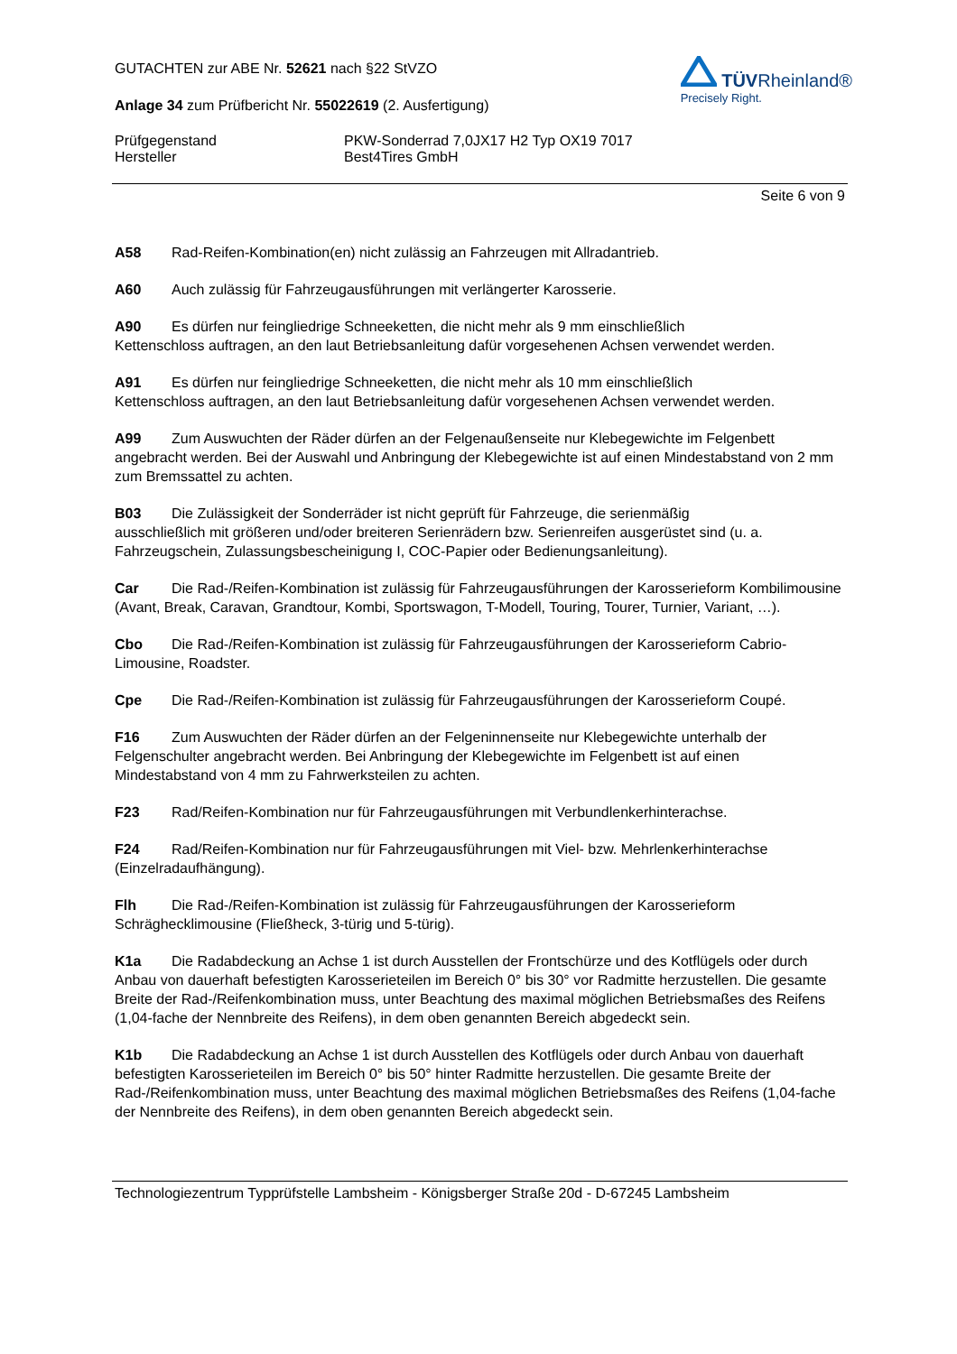GUTACHTEN zur ABE Nr. 52621 nach §22 StVZO
Anlage 34 zum Prüfbericht Nr. 55022619 (2. Ausfertigung)
TÜVRheinland®
Precisely Right.
Prüfgegenstand PKW-Sonderrad 7,0JX17 H2 Typ OX19 7017
Hersteller Best4Tires GmbH
Seite 6 von 9
A58 Rad-Reifen-Kombination(en) nicht zulässig an Fahrzeugen mit Allradantrieb.
A60 Auch zulässig für Fahrzeugausführungen mit verlängerter Karosserie.
A90 Es dürfen nur feingliedrige Schneeketten, die nicht mehr als 9 mm einschließlich
Kettenschloss auftragen, an den laut Betriebsanleitung dafür vorgesehenen Achsen verwendet werden.
A91 Es dürfen nur feingliedrige Schneeketten, die nicht mehr als 10 mm einschließlich
Kettenschloss auftragen, an den laut Betriebsanleitung dafür vorgesehenen Achsen verwendet werden.
A99 Zum Auswuchten der Räder dürfen an der Felgenaußenseite nur Klebegewichte im Felgenbett angebracht werden. Bei der Auswahl und Anbringung der Klebegewichte ist auf einen Mindestabstand von 2 mm zum Bremssattel zu achten.
B03 Die Zulässigkeit der Sonderräder ist nicht geprüft für Fahrzeuge, die serienmäßig
ausschließlich mit größeren und/oder breiteren Serienrädern bzw. Serienreifen ausgerüstet sind (u. a. Fahrzeugschein, Zulassungsbescheinigung I, COC-Papier oder Bedienungsanleitung).
Car Die Rad-/Reifen-Kombination ist zulässig für Fahrzeugausführungen der Karosserieform Kombilimousine (Avant, Break, Caravan, Grandtour, Kombi, Sportswagon, T-Modell, Touring, Tourer, Turnier, Variant, …).
Cbo Die Rad-/Reifen-Kombination ist zulässig für Fahrzeugausführungen der Karosserieform Cabrio-Limousine, Roadster.
Cpe Die Rad-/Reifen-Kombination ist zulässig für Fahrzeugausführungen der Karosserieform Coupé.
F16 Zum Auswuchten der Räder dürfen an der Felgeninnenseite nur Klebegewichte unterhalb der Felgenschulter angebracht werden. Bei Anbringung der Klebegewichte im Felgenbett ist auf einen Mindestabstand von 4 mm zu Fahrwerksteilen zu achten.
F23 Rad/Reifen-Kombination nur für Fahrzeugausführungen mit Verbundlenkerhinterachse.
F24 Rad/Reifen-Kombination nur für Fahrzeugausführungen mit Viel- bzw. Mehrlenkerhinterachse (Einzelradaufhängung).
Flh Die Rad-/Reifen-Kombination ist zulässig für Fahrzeugausführungen der Karosserieform Schräghecklimousine (Fließheck, 3-türig und 5-türig).
K1a Die Radabdeckung an Achse 1 ist durch Ausstellen der Frontschürze und des Kotflügels oder durch Anbau von dauerhaft befestigten Karosserieteilen im Bereich 0° bis 30° vor Radmitte herzustellen. Die gesamte Breite der Rad-/Reifenkombination muss, unter Beachtung des maximal möglichen Betriebsmaßes des Reifens (1,04-fache der Nennbreite des Reifens), in dem oben genannten Bereich abgedeckt sein.
K1b Die Radabdeckung an Achse 1 ist durch Ausstellen des Kotflügels oder durch Anbau von dauerhaft befestigten Karosserieteilen im Bereich 0° bis 50° hinter Radmitte herzustellen. Die gesamte Breite der Rad-/Reifenkombination muss, unter Beachtung des maximal möglichen Betriebsmaßes des Reifens (1,04-fache der Nennbreite des Reifens), in dem oben genannten Bereich abgedeckt sein.
Technologiezentrum Typprüfstelle Lambsheim - Königsberger Straße 20d - D-67245 Lambsheim